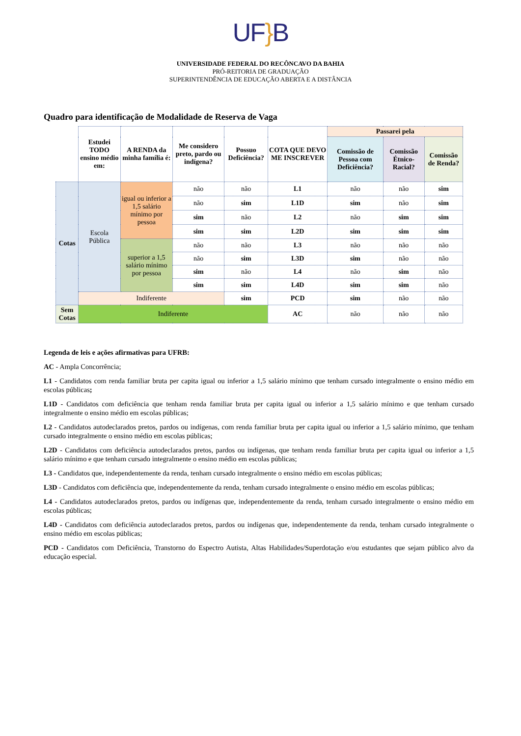UF}B
UNIVERSIDADE FEDERAL DO RECÔNCAVO DA BAHIA
PRÓ-REITORIA DE GRADUAÇÃO
SUPERINTENDÊNCIA DE EDUCAÇÃO ABERTA E A DISTÂNCIA
Quadro para identificação de Modalidade de Reserva de Vaga
| | Estudei TODO ensino médio em: | A RENDA da minha família é: | Me considero preto, pardo ou indígena? | Possuo Deficiência? | COTA QUE DEVO ME INSCREVER | Passarei pela | | |
| | | | | | | Comissão de Pessoa com Deficiência? | Comissão Étnico-Racial? | Comissão de Renda? |
| Cotas | Escola Pública | igual ou inferior a 1,5 salário mínimo por pessoa | não | não | L1 | não | não | sim |
| | | | não | sim | L1D | sim | não | sim |
| | | | sim | não | L2 | não | sim | sim |
| | | | sim | sim | L2D | sim | sim | sim |
| | | superior a 1,5 salário mínimo por pessoa | não | não | L3 | não | não | não |
| | | | não | sim | L3D | sim | não | não |
| | | | sim | não | L4 | não | sim | não |
| | | | sim | sim | L4D | sim | sim | não |
| | Indiferente | | | sim | PCD | sim | não | não |
| Sem Cotas | Indiferente | | | | AC | não | não | não |
Legenda de leis e ações afirmativas para UFRB:
AC - Ampla Concorrência;
L1 - Candidatos com renda familiar bruta per capita igual ou inferior a 1,5 salário mínimo que tenham cursado integralmente o ensino médio em escolas públicas;
L1D - Candidatos com deficiência que tenham renda familiar bruta per capita igual ou inferior a 1,5 salário mínimo e que tenham cursado integralmente o ensino médio em escolas públicas;
L2 - Candidatos autodeclarados pretos, pardos ou indígenas, com renda familiar bruta per capita igual ou inferior a 1,5 salário mínimo, que tenham cursado integralmente o ensino médio em escolas públicas;
L2D - Candidatos com deficiência autodeclarados pretos, pardos ou indígenas, que tenham renda familiar bruta per capita igual ou inferior a 1,5 salário mínimo e que tenham cursado integralmente o ensino médio em escolas públicas;
L3 - Candidatos que, independentemente da renda, tenham cursado integralmente o ensino médio em escolas públicas;
L3D - Candidatos com deficiência que, independentemente da renda, tenham cursado integralmente o ensino médio em escolas públicas;
L4 - Candidatos autodeclarados pretos, pardos ou indígenas que, independentemente da renda, tenham cursado integralmente o ensino médio em escolas públicas;
L4D - Candidatos com deficiência autodeclarados pretos, pardos ou indígenas que, independentemente da renda, tenham cursado integralmente o ensino médio em escolas públicas;
PCD - Candidatos com Deficiência, Transtorno do Espectro Autista, Altas Habilidades/Superdotação e/ou estudantes que sejam público alvo da educação especial.